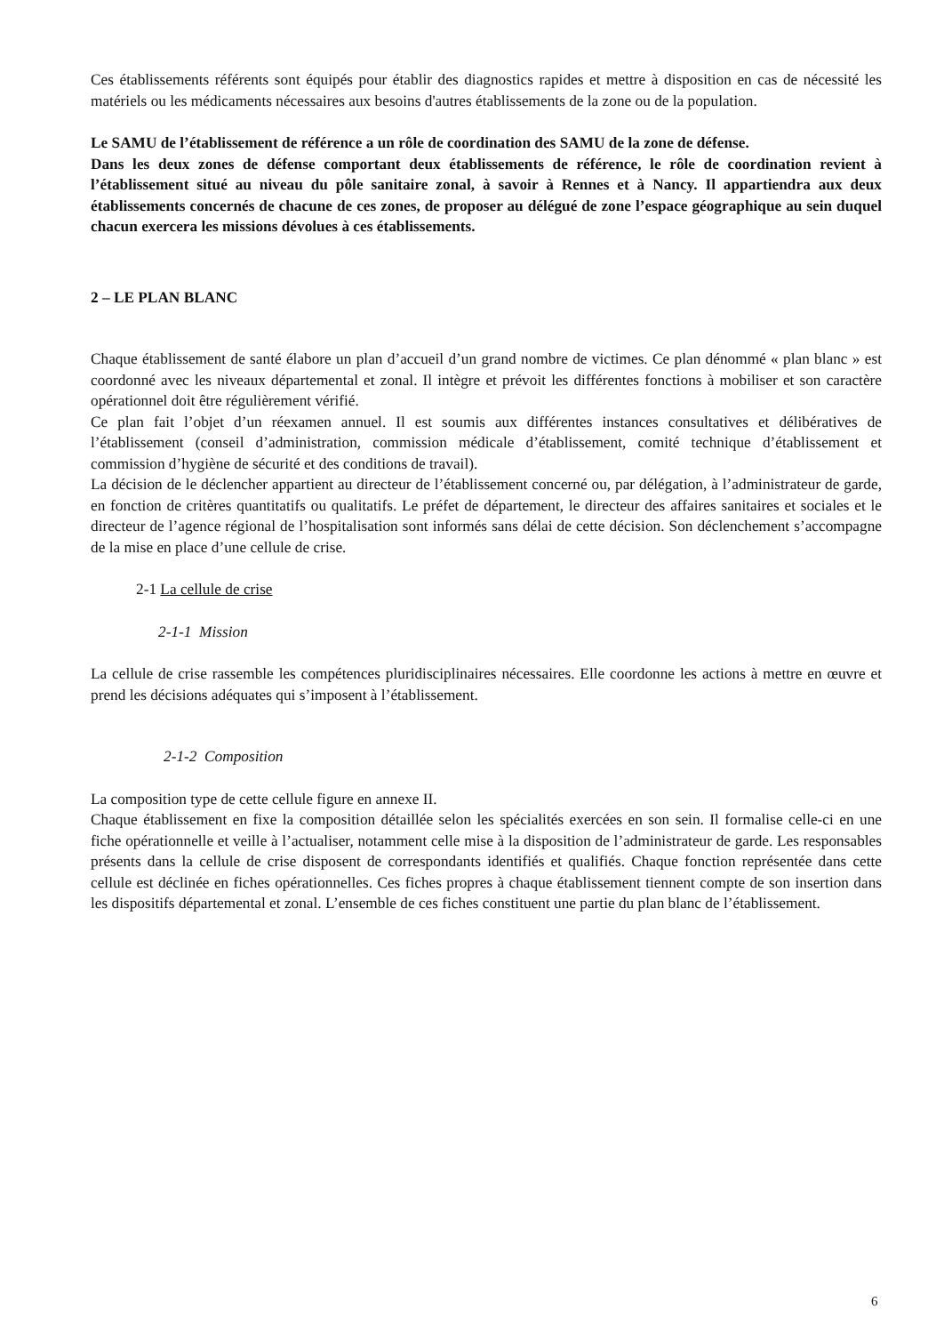Ces établissements référents sont équipés pour établir des diagnostics rapides et mettre à disposition en cas de nécessité les matériels ou les médicaments nécessaires aux besoins d'autres établissements de la zone ou de la population.
Le SAMU de l’établissement de référence a un rôle de coordination des SAMU de la zone de défense.
Dans les deux zones de défense comportant deux établissements de référence, le rôle de coordination revient à l’établissement situé au niveau du pôle sanitaire zonal, à savoir à Rennes et à Nancy. Il appartiendra aux deux établissements concernés de chacune de ces zones, de proposer au délégué de zone l’espace géographique au sein duquel chacun exercera les missions dévolues à ces établissements.
2 – LE PLAN BLANC
Chaque établissement de santé élabore un plan d’accueil d’un grand nombre de victimes. Ce plan dénommé « plan blanc » est coordonné avec les niveaux départemental et zonal. Il intègre et prévoit les différentes fonctions à mobiliser et son caractère opérationnel doit être régulièrement vérifié.
Ce plan fait l’objet d’un réexamen annuel. Il est soumis aux différentes instances consultatives et délibératives de l’établissement (conseil d’administration, commission médicale d’établissement, comité technique d’établissement et commission d’hygiène de sécurité et des conditions de travail).
La décision de le déclencher appartient au directeur de l’établissement concerné ou, par délégation, à l’administrateur de garde, en fonction de critères quantitatifs ou qualitatifs. Le préfet de département, le directeur des affaires sanitaires et sociales et le directeur de l’agence régional de l’hospitalisation sont informés sans délai de cette décision. Son déclenchement s’accompagne de la mise en place d’une cellule de crise.
2-1 La cellule de crise
2-1-1 Mission
La cellule de crise rassemble les compétences pluridisciplinaires nécessaires. Elle coordonne les actions à mettre en œuvre et prend les décisions adéquates qui s’imposent à l’établissement.
2-1-2 Composition
La composition type de cette cellule figure en annexe II.
Chaque établissement en fixe la composition détaillée selon les spécialités exercées en son sein. Il formalise celle-ci en une fiche opérationnelle et veille à l’actualiser, notamment celle mise à la disposition de l’administrateur de garde. Les responsables présents dans la cellule de crise disposent de correspondants identifiés et qualifiés. Chaque fonction représentée dans cette cellule est déclinée en fiches opérationnelles. Ces fiches propres à chaque établissement tiennent compte de son insertion dans les dispositifs départemental et zonal. L’ensemble de ces fiches constituent une partie du plan blanc de l’établissement.
6